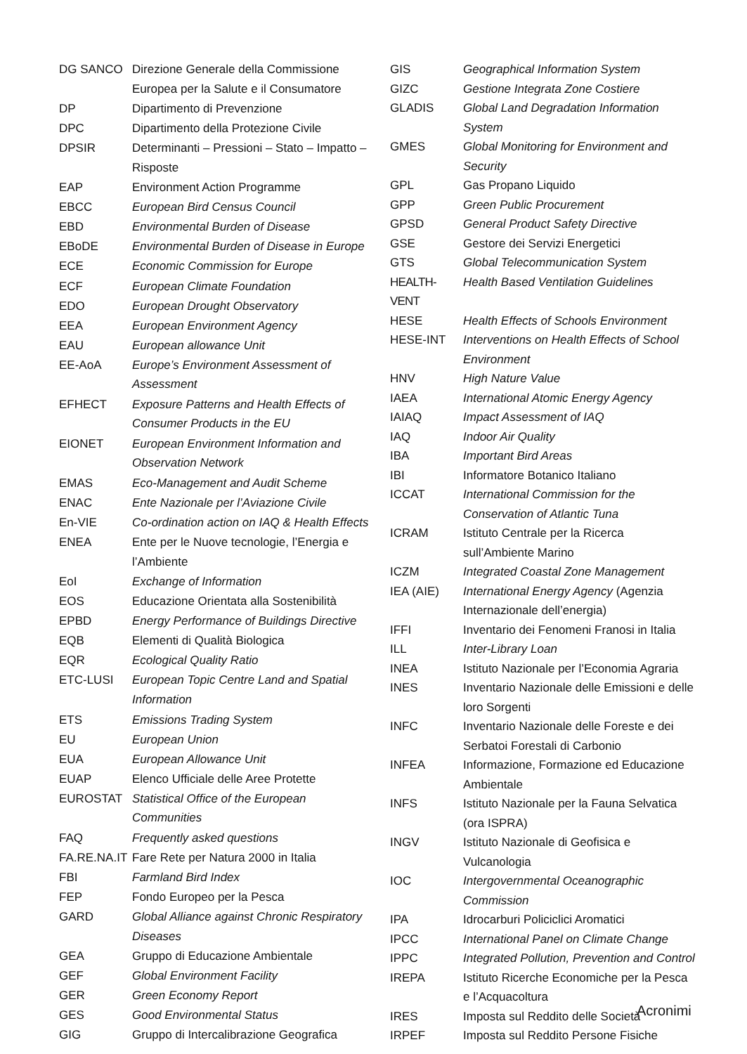| DG SANCO | Direzione Generale della Commissione Europea per la Salute e il Consumatore |
| DP | Dipartimento di Prevenzione |
| DPC | Dipartimento della Protezione Civile |
| DPSIR | Determinanti – Pressioni – Stato – Impatto – Risposte |
| EAP | Environment Action Programme |
| EBCC | European Bird Census Council |
| EBD | Environmental Burden of Disease |
| EBoDE | Environmental Burden of Disease in Europe |
| ECE | Economic Commission for Europe |
| ECF | European Climate Foundation |
| EDO | European Drought Observatory |
| EEA | European Environment Agency |
| EAU | European allowance Unit |
| EE-AoA | Europe’s Environment Assessment of Assessment |
| EFHECT | Exposure Patterns and Health Effects of Consumer Products in the EU |
| EIONET | European Environment Information and Observation Network |
| EMAS | Eco-Management and Audit Scheme |
| ENAC | Ente Nazionale per l’Aviazione Civile |
| En-VIE | Co-ordination action on IAQ & Health Effects |
| ENEA | Ente per le Nuove tecnologie, l’Energia e l’Ambiente |
| EoI | Exchange of Information |
| EOS | Educazione Orientata alla Sostenibilità |
| EPBD | Energy Performance of Buildings Directive |
| EQB | Elementi di Qualità Biologica |
| EQR | Ecological Quality Ratio |
| ETC-LUSI | European Topic Centre Land and Spatial Information |
| ETS | Emissions Trading System |
| EU | European Union |
| EUA | European Allowance Unit |
| EUAP | Elenco Ufficiale delle Aree Protette |
| EUROSTAT | Statistical Office of the European Communities |
| FAQ | Frequently asked questions |
| FA.RE.NA.IT | Fare Rete per Natura 2000 in Italia |
| FBI | Farmland Bird Index |
| FEP | Fondo Europeo per la Pesca |
| GARD | Global Alliance against Chronic Respiratory Diseases |
| GEA | Gruppo di Educazione Ambientale |
| GEF | Global Environment Facility |
| GER | Green Economy Report |
| GES | Good Environmental Status |
| GIG | Gruppo di Intercalibrazione Geografica |
| GIS | Geographical Information System |
| GIZC | Gestione Integrata Zone Costiere |
| GLADIS | Global Land Degradation Information System |
| GMES | Global Monitoring for Environment and Security |
| GPL | Gas Propano Liquido |
| GPP | Green Public Procurement |
| GPSD | General Product Safety Directive |
| GSE | Gestore dei Servizi Energetici |
| GTS | Global Telecommunication System |
| HEALTH-VENT | Health Based Ventilation Guidelines |
| HESE | Health Effects of Schools Environment |
| HESE-INT | Interventions on Health Effects of School Environment |
| HNV | High Nature Value |
| IAEA | International Atomic Energy Agency |
| IAIAQ | Impact Assessment of IAQ |
| IAQ | Indoor Air Quality |
| IBA | Important Bird Areas |
| IBI | Informatore Botanico Italiano |
| ICCAT | International Commission for the Conservation of Atlantic Tuna |
| ICRAM | Istituto Centrale per la Ricerca sull’Ambiente Marino |
| ICZM | Integrated Coastal Zone Management |
| IEA (AIE) | International Energy Agency (Agenzia Internazionale dell’energia) |
| IFFI | Inventario dei Fenomeni Franosi in Italia |
| ILL | Inter-Library Loan |
| INEA | Istituto Nazionale per l’Economia Agraria |
| INES | Inventario Nazionale delle Emissioni e delle loro Sorgenti |
| INFC | Inventario Nazionale delle Foreste e dei Serbatoi Forestali di Carbonio |
| INFEA | Informazione, Formazione ed Educazione Ambientale |
| INFS | Istituto Nazionale per la Fauna Selvatica (ora ISPRA) |
| INGV | Istituto Nazionale di Geofisica e Vulcanologia |
| IOC | Intergovernmental Oceanographic Commission |
| IPA | Idrocarburi Policiclici Aromatici |
| IPCC | International Panel on Climate Change |
| IPPC | Integrated Pollution, Prevention and Control |
| IREPA | Istituto Ricerche Economiche per la Pesca e l’Acquacoltura |
| IRES | Imposta sul Reddito delle Società |
| IRPEF | Imposta sul Reddito Persone Fisiche |
Acronimi